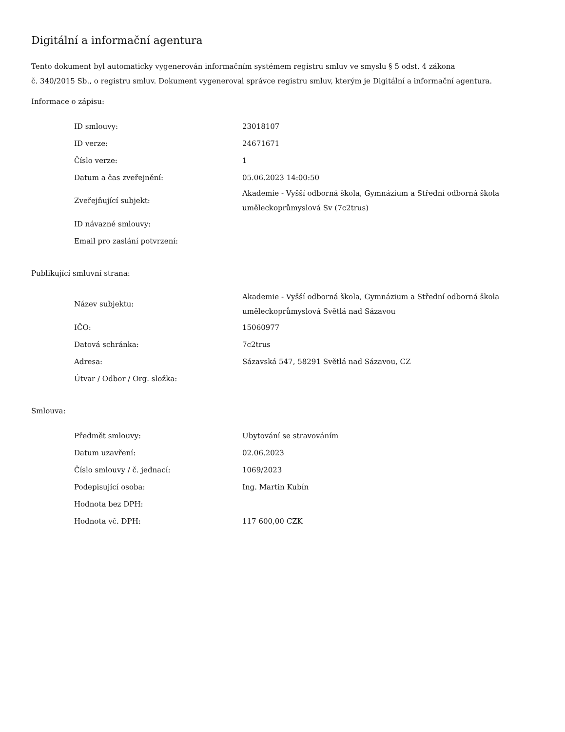Digitální a informační agentura
Tento dokument byl automaticky vygenerován informačním systémem registru smluv ve smyslu § 5 odst. 4 zákona
č. 340/2015 Sb., o registru smluv. Dokument vygeneroval správce registru smluv, kterým je Digitální a informační agentura.
Informace o zápisu:
| ID smlouvy: | 23018107 |
| ID verze: | 24671671 |
| Číslo verze: | 1 |
| Datum a čas zveřejnění: | 05.06.2023 14:00:50 |
| Zveřejňující subjekt: | Akademie - Vyšší odborná škola, Gymnázium a Střední odborná škola uměleckoprůmyslová Sv (7c2trus) |
| ID návazné smlouvy: | |
| Email pro zaslání potvrzení: | |
Publikující smluvní strana:
| Název subjektu: | Akademie - Vyšší odborná škola, Gymnázium a Střední odborná škola uměleckoprůmyslová Světlá nad Sázavou |
| IČO: | 15060977 |
| Datová schránka: | 7c2trus |
| Adresa: | Sázavská 547, 58291 Světlá nad Sázavou, CZ |
| Útvar / Odbor / Org. složka: | |
Smlouva:
| Předmět smlouvy: | Ubytování se stravováním |
| Datum uzavření: | 02.06.2023 |
| Číslo smlouvy / č. jednací: | 1069/2023 |
| Podepisující osoba: | Ing. Martin Kubín |
| Hodnota bez DPH: | |
| Hodnota vč. DPH: | 117 600,00 CZK |